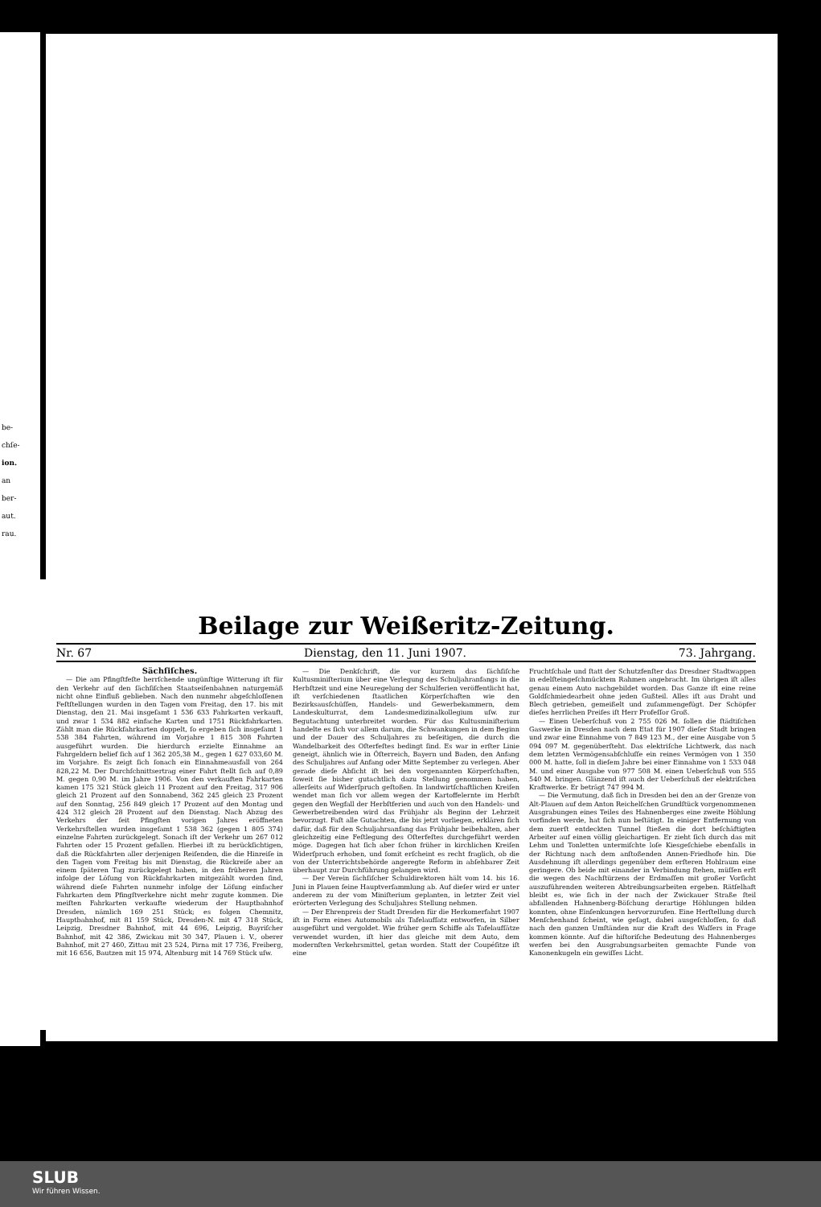be-
chſe-
ion.
an
ber-
aut.
rau.
Beilage zur Weißeritz-Zeitung.
Nr. 67 Dienstag, den 11. Juni 1907. 73. Jahrgang.
Sächſiſches.
— Die am Pfingſtfeſte herrſchende ungünſtige Witterung iſt für den Verkehr auf den ſächſiſchen Staatseiſenbahnen naturgemäß nicht ohne Einfluß geblieben. Nach den nunmehr abgeſchloſſenen Feſtſtellungen wurden in den Tagen vom Freitag, den 17. bis mit Dienstag, den 21. Mai insgeſamt 1 536 633 Fahrkarten verkauft, und zwar 1 534 882 einfache Karten und 1751 Rückfahrkarten. Zählt man die Rückfahrkarten doppelt, ſo ergeben ſich insgeſamt 1 538 384 Fahrten, während im Vorjahre 1 815 308 Fahrten ausgeführt wurden. Die hierdurch erzielte Einnahme an Fahrgeldern belief ſich auf 1 362 205,38 M., gegen 1 627 033,60 M. im Vorjahre. Es zeigt ſich ſonach ein Einnahmeausfall von 264 828,22 M. Der Durchſchnittsertrag einer Fahrt ſtellt ſich auf 0,89 M. gegen 0,90 M. im Jahre 1906. Von den verkauften Fahrkarten kamen 175 321 Stück gleich 11 Prozent auf den Freitag, 317 906 gleich 21 Prozent auf den Sonnabend, 362 245 gleich 23 Prozent auf den Sonntag, 256 849 gleich 17 Prozent auf den Montag und 424 312 gleich 28 Prozent auf den Dienstag. Nach Abzug des Verkehrs der ſeit Pfingſten vorigen Jahres eröffneten Verkehrsſtellen wurden insgeſamt 1 538 362 (gegen 1 805 374) einzelne Fahrten zurückgelegt. Sonach iſt der Verkehr um 267 012 Fahrten oder 15 Prozent gefallen. Hierbei iſt zu berückſichtigen, daß die Rückfahrten aller derjenigen Reiſenden, die die Hinreiſe in den Tagen vom Freitag bis mit Dienstag, die Rückreiſe aber an einem ſpäteren Tag zurückgelegt haben, in den früheren Jahren infolge der Löſung von Rückfahrkarten mitgezählt worden ſind, während dieſe Fahrten nunmehr infolge der Löſung einfacher Fahrkarten dem Pfingſtverkehre nicht mehr zugute kommen. Die meiſten Fahrkarten verkaufte wiederum der Hauptbahnhof Dresden, nämlich 169 251 Stück; es folgen Chemnitz, Hauptbahnhof, mit 81 159 Stück, Dresden-N. mit 47 318 Stück, Leipzig, Dresdner Bahnhof, mit 44 696, Leipzig, Bayriſcher Bahnhof, mit 42 386, Zwickau mit 30 347, Plauen i. V., oberer Bahnhof, mit 27 460, Zittau mit 23 524, Pirna mit 17 736, Freiberg, mit 16 656, Bautzen mit 15 974, Altenburg mit 14 769 Stück uſw.
— Die Denkſchrift, die vor kurzem das ſächſiſche Kultusminiſterium über eine Verlegung des Schuljahranfangs in die Herbſtzeit und eine Neuregelung der Schulferien veröffentlicht hat, iſt verſchiedenen ſtaatlichen Körperſchaften wie den Bezirksausſchüſſen, Handels- und Gewerbekammern, dem Landeskulturrat, dem Landesmedizinalkollegium uſw. zur Begutachtung unterbreitet worden. Für das Kultusminiſterium handelte es ſich vor allem darum, die Schwankungen in dem Beginn und der Dauer des Schuljahres zu beſeitigen, die durch die Wandelbarkeit des Oſterfeſtes bedingt ſind. Es war in erſter Linie geneigt, ähnlich wie in Öſterreich, Bayern und Baden, den Anfang des Schuljahres auf Anfang oder Mitte September zu verlegen. Aber gerade dieſe Abſicht iſt bei den vorgenannten Körperſchaften, ſoweit ſie bisher gutachtlich dazu Stellung genommen haben, allerſeits auf Widerſpruch geſtoßen. In landwirtſchaftlichen Kreiſen wendet man ſich vor allem wegen der Kartoffelernte im Herbſt gegen den Wegfall der Herbſtferien und auch von den Handels- und Gewerbetreibenden wird das Frühjahr als Beginn der Lehrzeit bevorzugt. Faſt alle Gutachten, die bis jetzt vorliegen, erklären ſich dafür, daß für den Schuljahrsanfang das Frühjahr beibehalten, aber gleichzeitig eine Feſtlegung des Oſterfeſtes durchgeführt werden möge. Dagegen hat ſich aber ſchon früher in kirchlichen Kreiſen Widerſpruch erhoben, und ſomit erſcheint es recht fraglich, ob die von der Unterrichtsbehörde angeregte Reform in abſehbarer Zeit überhaupt zur Durchführung gelangen wird.
— Der Verein ſächſiſcher Schuldirektoren hält vom 14. bis 16. Juni in Plauen ſeine Hauptverſammlung ab. Auf dieſer wird er unter anderem zu der vom Miniſterium geplanten, in letzter Zeit viel erörterten Verlegung des Schuljahres Stellung nehmen.
— Der Ehrenpreis der Stadt Dresden für die Herkomerfahrt 1907 iſt in Form eines Automobils als Tafelaufſatz entworfen, in Silber ausgeführt und vergoldet. Wie früher gern Schiffe als Tafelaufſätze verwendet wurden, iſt hier das gleiche mit dem Auto, dem modernſten Verkehrsmittel, getan worden. Statt der Coupéſitze iſt eine
Fruchtſchale und ſtatt der Schutzfenſter das Dresdner Stadtwappen in edelſteingeſchmücktem Rahmen angebracht. Im übrigen iſt alles genau einem Auto nachgebildet worden. Das Ganze iſt eine reine Goldſchmiedearbeit ohne jeden Gußteil. Alles iſt aus Draht und Blech getrieben, gemeißelt und zuſammengefügt. Der Schöpfer dieſes herrlichen Preiſes iſt Herr Profeſſor Groß.
— Einen Ueberſchuß von 2 755 026 M. ſollen die ſtädtiſchen Gaswerke in Dresden nach dem Etat für 1907 dieſer Stadt bringen und zwar eine Einnahme von 7 849 123 M., der eine Ausgabe von 5 094 097 M. gegenüberſteht. Das elektriſche Lichtwerk, das nach dem letzten Vermögensabſchluſſe ein reines Vermögen von 1 350 000 M. hatte, ſoll in dieſem Jahre bei einer Einnahme von 1 533 048 M. und einer Ausgabe von 977 508 M. einen Ueberſchuß von 555 540 M. bringen. Glänzend iſt auch der Ueberſchuß der elektriſchen Kraftwerke. Er beträgt 747 994 M.
— Die Vermutung, daß ſich in Dresden bei den an der Grenze von Alt-Plauen auf dem Anton Reichelſchen Grundſtück vorgenommenen Ausgrabungen eines Teiles des Hahnenberges eine zweite Höhlung vorfinden werde, hat ſich nun beſtätigt. In einiger Entfernung von dem zuerſt entdeckten Tunnel ſtießen die dort beſchäftigten Arbeiter auf einen völlig gleichartigen. Er zieht ſich durch das mit Lehm und Tonletten untermiſchte loſe Kiesgeſchiebe ebenfalls in der Richtung nach dem anſtoßenden Annen-Friedhofe hin. Die Ausdehnung iſt allerdings gegenüber dem erſteren Hohlraum eine geringere. Ob beide mit einander in Verbindung ſtehen, müſſen erſt die wegen des Nachſtürzens der Erdmaſſen mit großer Vorſicht auszuführenden weiteren Abtreibungsarbeiten ergeben. Rätſelhaft bleibt es, wie ſich in der nach der Zwickauer Straße ſteil abfallenden Hahnenberg-Böſchung derartige Höhlungen bilden konnten, ohne Einſenkungen hervorzurufen. Eine Herſtellung durch Menſchenhand ſcheint, wie geſagt, dabei ausgeſchloſſen, ſo daß nach den ganzen Umſtänden nur die Kraft des Waſſers in Frage kommen könnte. Auf die hiſtoriſche Bedeutung des Hahnenberges werfen bei den Ausgrabungsarbeiten gemachte Funde von Kanonenkugeln ein gewiſſes Licht.
SLUB
Wir führen Wissen.